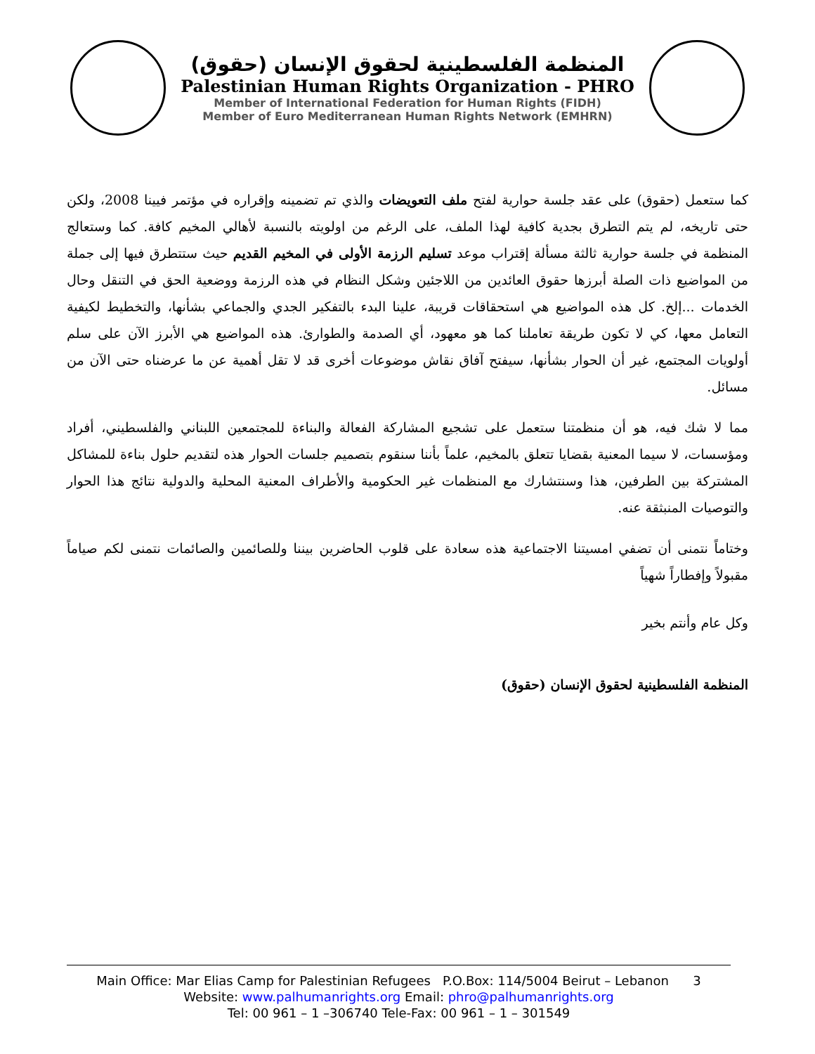المنظمة الفلسطينية لحقوق الإنسان (حقوق)
Palestinian Human Rights Organization - PHRO
Member of International Federation for Human Rights (FIDH)
Member of Euro Mediterranean Human Rights Network (EMHRN)
كما ستعمل (حقوق) على عقد جلسة حوارية لفتح ملف التعويضات والذي تم تضمينه وإقراره في مؤتمر فيينا 2008، ولكن حتى تاريخه، لم يتم التطرق بجدية كافية لهذا الملف، على الرغم من اولويته بالنسبة لأهالي المخيم كافة. كما وستعالج المنظمة في جلسة حوارية ثالثة مسألة إقتراب موعد تسليم الرزمة الأولى في المخيم القديم حيث ستتطرق فيها إلى جملة من المواضيع ذات الصلة أبرزها حقوق العائدين من اللاجئين وشكل النظام في هذه الرزمة ووضعية الحق في التنقل وحال الخدمات ...إلخ. كل هذه المواضيع هي استحقاقات قريبة، علينا البدء بالتفكير الجدي والجماعي بشأنها، والتخطيط لكيفية التعامل معها، كي لا تكون طريقة تعاملنا كما هو معهود، أي الصدمة والطوارئ. هذه المواضيع هي الأبرز الآن على سلم أولويات المجتمع، غير أن الحوار بشأنها، سيفتح آفاق نقاش موضوعات أخرى قد لا تقل أهمية عن ما عرضناه حتى الآن من مسائل.
مما لا شك فيه، هو أن منظمتنا ستعمل على تشجيع المشاركة الفعالة والبناءة للمجتمعين اللبناني والفلسطيني، أفراد ومؤسسات، لا سيما المعنية بقضايا تتعلق بالمخيم، علماً بأننا سنقوم بتصميم جلسات الحوار هذه لتقديم حلول بناءة للمشاكل المشتركة بين الطرفين، هذا وسنتشارك مع المنظمات غير الحكومية والأطراف المعنية المحلية والدولية نتائج هذا الحوار والتوصيات المنبثقة عنه.
وختاماً نتمنى أن تضفي امسيتنا الاجتماعية هذه سعادة على قلوب الحاضرين بيننا وللصائمين والصائمات نتمنى لكم صياماً مقبولاً وإفطاراً شهياً
وكل عام وأنتم بخير
المنظمة الفلسطينية لحقوق الإنسان (حقوق)
Main Office: Mar Elias Camp for Palestinian Refugees P.O.Box: 114/5004 Beirut – Lebanon 3
Website: www.palhumanrights.org Email: phro@palhumanrights.org
Tel: 00 961 – 1 –306740 Tele-Fax: 00 961 – 1 – 301549